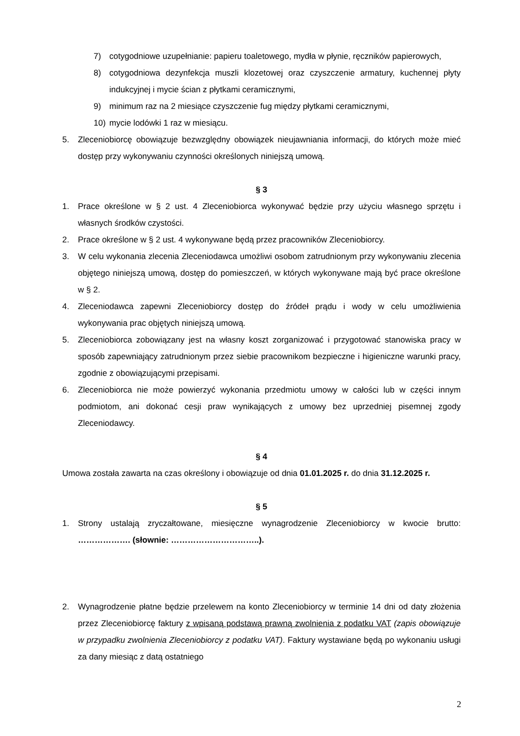7) cotygodniowe uzupełnianie: papieru toaletowego, mydła w płynie, ręczników papierowych,
8) cotygodniowa dezynfekcja muszli klozetowej oraz czyszczenie armatury, kuchennej płyty indukcyjnej i mycie ścian z płytkami ceramicznymi,
9) minimum raz na 2 miesiące czyszczenie fug między płytkami ceramicznymi,
10) mycie lodówki 1 raz w miesiącu.
5. Zleceniobiorcę obowiązuje bezwzględny obowiązek nieujawniania informacji, do których może mieć dostęp przy wykonywaniu czynności określonych niniejszą umową.
§ 3
1. Prace określone w § 2 ust. 4 Zleceniobiorca wykonywać będzie przy użyciu własnego sprzętu i własnych środków czystości.
2. Prace określone w § 2 ust. 4 wykonywane będą przez pracowników Zleceniobiorcy.
3. W celu wykonania zlecenia Zleceniodawca umożliwi osobom zatrudnionym przy wykonywaniu zlecenia objętego niniejszą umową, dostęp do pomieszczeń, w których wykonywane mają być prace określone w § 2.
4. Zleceniodawca zapewni Zleceniobiorcy dostęp do źródeł prądu i wody w celu umożliwienia wykonywania prac objętych niniejszą umową.
5. Zleceniobiorca zobowiązany jest na własny koszt zorganizować i przygotować stanowiska pracy w sposób zapewniający zatrudnionym przez siebie pracownikom bezpieczne i higieniczne warunki pracy, zgodnie z obowiązującymi przepisami.
6. Zleceniobiorca nie może powierzyć wykonania przedmiotu umowy w całości lub w części innym podmiotom, ani dokonać cesji praw wynikających z umowy bez uprzedniej pisemnej zgody Zleceniodawcy.
§ 4
Umowa została zawarta na czas określony i obowiązuje od dnia 01.01.2025 r. do dnia 31.12.2025 r.
§ 5
1. Strony ustalają zryczałtowane, miesięczne wynagrodzenie Zleceniobiorcy w kwocie brutto: ………………. (słownie: …………………………..).
2. Wynagrodzenie płatne będzie przelewem na konto Zleceniobiorcy w terminie 14 dni od daty złożenia przez Zleceniobiorcę faktury z wpisaną podstawą prawną zwolnienia z podatku VAT (zapis obowiązuje w przypadku zwolnienia Zleceniobiorcy z podatku VAT). Faktury wystawiane będą po wykonaniu usługi za dany miesiąc z datą ostatniego
2